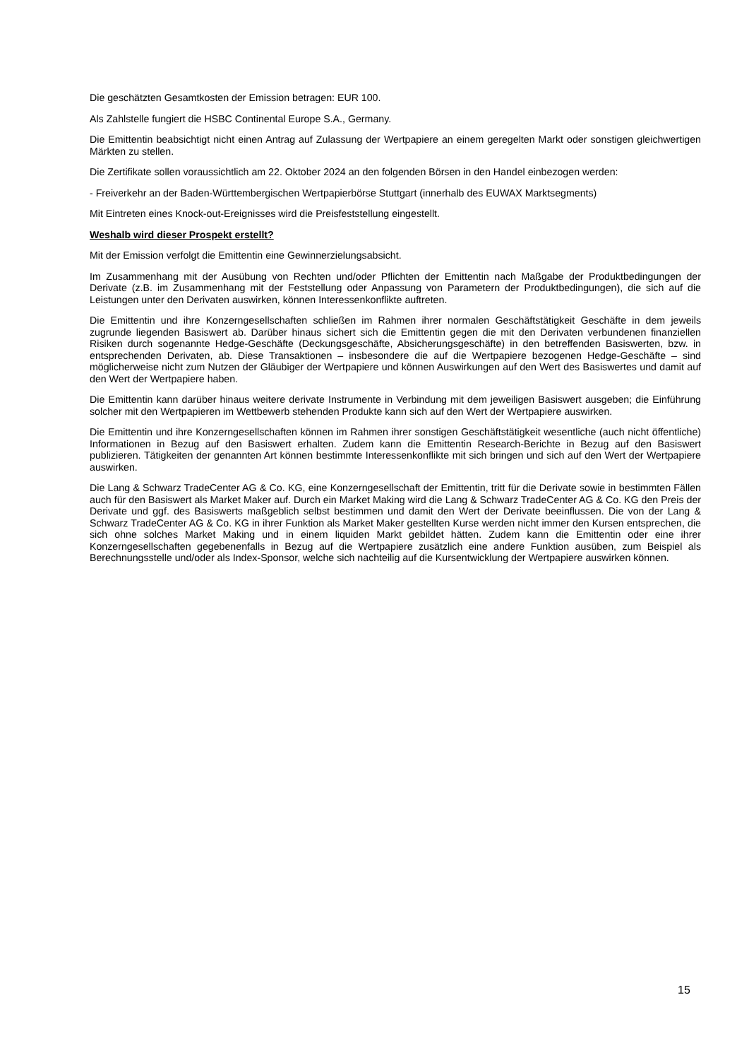Die geschätzten Gesamtkosten der Emission betragen: EUR 100.
Als Zahlstelle fungiert die HSBC Continental Europe S.A., Germany.
Die Emittentin beabsichtigt nicht einen Antrag auf Zulassung der Wertpapiere an einem geregelten Markt oder sonstigen gleichwertigen Märkten zu stellen.
Die Zertifikate sollen voraussichtlich am 22. Oktober 2024 an den folgenden Börsen in den Handel einbezogen werden:
- Freiverkehr an der Baden-Württembergischen Wertpapierbörse Stuttgart (innerhalb des EUWAX Marktsegments)
Mit Eintreten eines Knock-out-Ereignisses wird die Preisfeststellung eingestellt.
Weshalb wird dieser Prospekt erstellt?
Mit der Emission verfolgt die Emittentin eine Gewinnerzielungsabsicht.
Im Zusammenhang mit der Ausübung von Rechten und/oder Pflichten der Emittentin nach Maßgabe der Produktbedingungen der Derivate (z.B. im Zusammenhang mit der Feststellung oder Anpassung von Parametern der Produktbedingungen), die sich auf die Leistungen unter den Derivaten auswirken, können Interessenkonflikte auftreten.
Die Emittentin und ihre Konzerngesellschaften schließen im Rahmen ihrer normalen Geschäftstätigkeit Geschäfte in dem jeweils zugrunde liegenden Basiswert ab. Darüber hinaus sichert sich die Emittentin gegen die mit den Derivaten verbundenen finanziellen Risiken durch sogenannte Hedge-Geschäfte (Deckungsgeschäfte, Absicherungsgeschäfte) in den betreffenden Basiswerten, bzw. in entsprechenden Derivaten, ab. Diese Transaktionen – insbesondere die auf die Wertpapiere bezogenen Hedge-Geschäfte – sind möglicherweise nicht zum Nutzen der Gläubiger der Wertpapiere und können Auswirkungen auf den Wert des Basiswertes und damit auf den Wert der Wertpapiere haben.
Die Emittentin kann darüber hinaus weitere derivate Instrumente in Verbindung mit dem jeweiligen Basiswert ausgeben; die Einführung solcher mit den Wertpapieren im Wettbewerb stehenden Produkte kann sich auf den Wert der Wertpapiere auswirken.
Die Emittentin und ihre Konzerngesellschaften können im Rahmen ihrer sonstigen Geschäftstätigkeit wesentliche (auch nicht öffentliche) Informationen in Bezug auf den Basiswert erhalten. Zudem kann die Emittentin Research-Berichte in Bezug auf den Basiswert publizieren. Tätigkeiten der genannten Art können bestimmte Interessenkonflikte mit sich bringen und sich auf den Wert der Wertpapiere auswirken.
Die Lang & Schwarz TradeCenter AG & Co. KG, eine Konzerngesellschaft der Emittentin, tritt für die Derivate sowie in bestimmten Fällen auch für den Basiswert als Market Maker auf. Durch ein Market Making wird die Lang & Schwarz TradeCenter AG & Co. KG den Preis der Derivate und ggf. des Basiswerts maßgeblich selbst bestimmen und damit den Wert der Derivate beeinflussen. Die von der Lang & Schwarz TradeCenter AG & Co. KG in ihrer Funktion als Market Maker gestellten Kurse werden nicht immer den Kursen entsprechen, die sich ohne solches Market Making und in einem liquiden Markt gebildet hätten. Zudem kann die Emittentin oder eine ihrer Konzerngesellschaften gegebenenfalls in Bezug auf die Wertpapiere zusätzlich eine andere Funktion ausüben, zum Beispiel als Berechnungsstelle und/oder als Index-Sponsor, welche sich nachteilig auf die Kursentwicklung der Wertpapiere auswirken können.
15